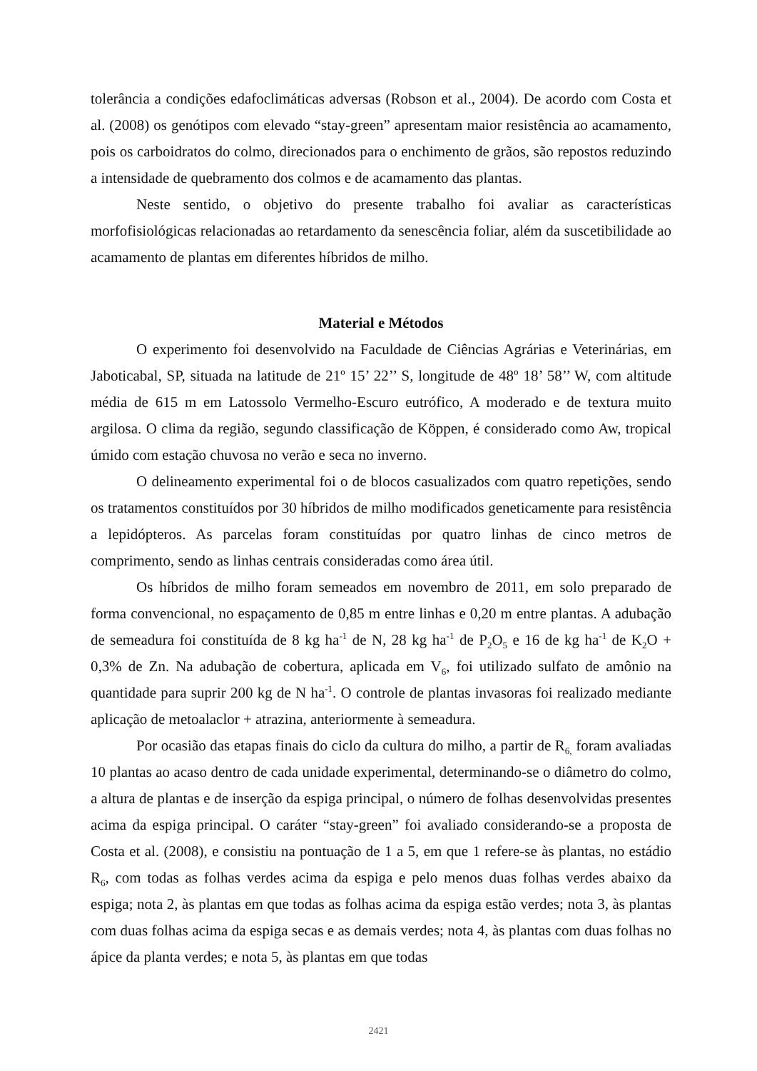tolerância a condições edafoclimáticas adversas (Robson et al., 2004). De acordo com Costa et al. (2008) os genótipos com elevado “stay-green” apresentam maior resistência ao acamamento, pois os carboidratos do colmo, direcionados para o enchimento de grãos, são repostos reduzindo a intensidade de quebramento dos colmos e de acamamento das plantas.
Neste sentido, o objetivo do presente trabalho foi avaliar as características morfofisiológicas relacionadas ao retardamento da senescência foliar, além da suscetibilidade ao acamamento de plantas em diferentes híbridos de milho.
Material e Métodos
O experimento foi desenvolvido na Faculdade de Ciências Agrárias e Veterinárias, em Jaboticabal, SP, situada na latitude de 21º 15’ 22’’ S, longitude de 48º 18’ 58’’ W, com altitude média de 615 m em Latossolo Vermelho-Escuro eutrófico, A moderado e de textura muito argilosa. O clima da região, segundo classificação de Köppen, é considerado como Aw, tropical úmido com estação chuvosa no verão e seca no inverno.
O delineamento experimental foi o de blocos casualizados com quatro repetições, sendo os tratamentos constituídos por 30 híbridos de milho modificados geneticamente para resistência a lepidópteros. As parcelas foram constituídas por quatro linhas de cinco metros de comprimento, sendo as linhas centrais consideradas como área útil.
Os híbridos de milho foram semeados em novembro de 2011, em solo preparado de forma convencional, no espaçamento de 0,85 m entre linhas e 0,20 m entre plantas. A adubação de semeadura foi constituída de 8 kg ha<sup>-1</sup> de N, 28 kg ha<sup>-1</sup> de P<sub>2</sub>O<sub>5</sub> e 16 de kg ha<sup>-1</sup> de K<sub>2</sub>O + 0,3% de Zn. Na adubação de cobertura, aplicada em V<sub>6</sub>, foi utilizado sulfato de amônio na quantidade para suprir 200 kg de N ha<sup>-1</sup>. O controle de plantas invasoras foi realizado mediante aplicação de metoalaclor + atrazina, anteriormente à semeadura.
Por ocasião das etapas finais do ciclo da cultura do milho, a partir de R<sub>6,</sub> foram avaliadas 10 plantas ao acaso dentro de cada unidade experimental, determinando-se o diâmetro do colmo, a altura de plantas e de inserção da espiga principal, o número de folhas desenvolvidas presentes acima da espiga principal. O caráter “stay-green” foi avaliado considerando-se a proposta de Costa et al. (2008), e consistiu na pontuação de 1 a 5, em que 1 refere-se às plantas, no estádio R<sub>6</sub>, com todas as folhas verdes acima da espiga e pelo menos duas folhas verdes abaixo da espiga; nota 2, às plantas em que todas as folhas acima da espiga estão verdes; nota 3, às plantas com duas folhas acima da espiga secas e as demais verdes; nota 4, às plantas com duas folhas no ápice da planta verdes; e nota 5, às plantas em que todas
2421